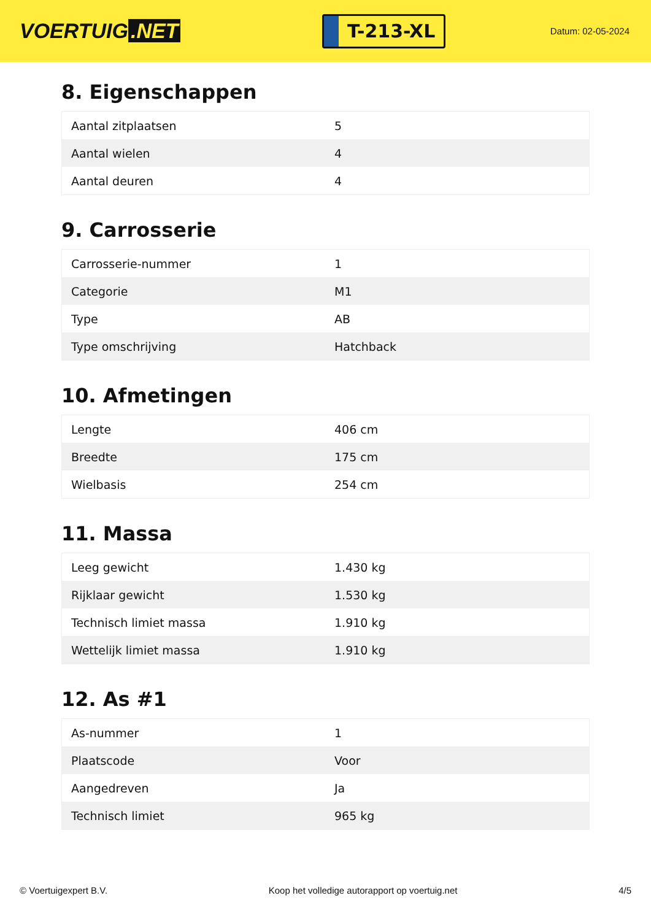VOERTUIG.NET
T-213-XL
Datum: 02-05-2024
8. Eigenschappen
| Aantal zitplaatsen | 5 |
| Aantal wielen | 4 |
| Aantal deuren | 4 |
9. Carrosserie
| Carrosserie-nummer | 1 |
| Categorie | M1 |
| Type | AB |
| Type omschrijving | Hatchback |
10. Afmetingen
| Lengte | 406 cm |
| Breedte | 175 cm |
| Wielbasis | 254 cm |
11. Massa
| Leeg gewicht | 1.430 kg |
| Rijklaar gewicht | 1.530 kg |
| Technisch limiet massa | 1.910 kg |
| Wettelijk limiet massa | 1.910 kg |
12. As #1
| As-nummer | 1 |
| Plaatscode | Voor |
| Aangedreven | Ja |
| Technisch limiet | 965 kg |
© Voertuigexpert B.V. Koop het volledige autorapport op voertuig.net 4/5